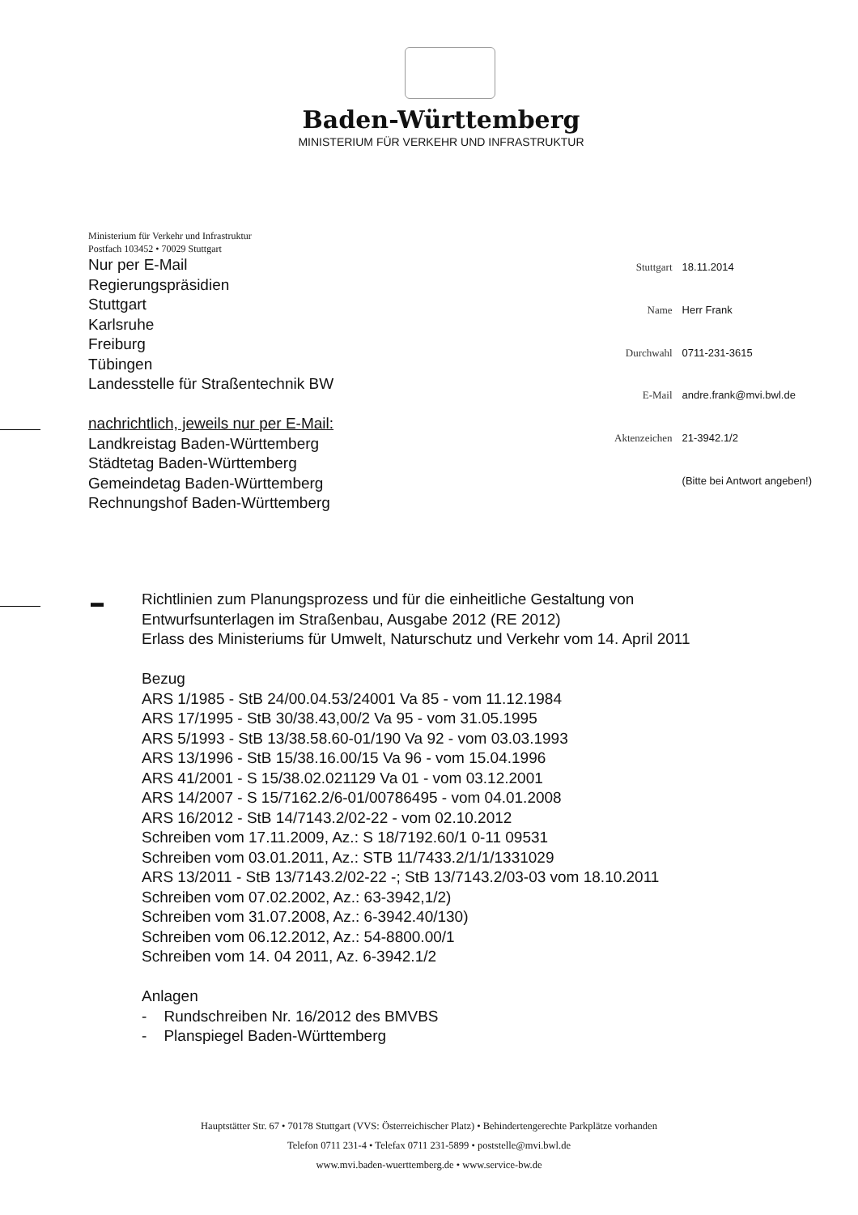Baden-Württemberg
MINISTERIUM FÜR VERKEHR UND INFRASTRUKTUR
Ministerium für Verkehr und Infrastruktur
Postfach 103452 • 70029 Stuttgart
Nur per E-Mail
Regierungspräsidien
Stuttgart
Karlsruhe
Freiburg
Tübingen
Landesstelle für Straßentechnik BW
nachrichtlich, jeweils nur per E-Mail:
Landkreistag Baden-Württemberg
Städtetag Baden-Württemberg
Gemeindetag Baden-Württemberg
Rechnungshof Baden-Württemberg
| Stuttgart | 18.11.2014 |
| Name | Herr Frank |
| Durchwahl | 0711-231-3615 |
| E-Mail | andre.frank@mvi.bwl.de |
| Aktenzeichen | 21-3942.1/2 |
| | (Bitte bei Antwort angeben!) |
▬
Richtlinien zum Planungsprozess und für die einheitliche Gestaltung von
Entwurfsunterlagen im Straßenbau, Ausgabe 2012 (RE 2012)
Erlass des Ministeriums für Umwelt, Naturschutz und Verkehr vom 14. April 2011
Bezug
ARS 1/1985 - StB 24/00.04.53/24001 Va 85 - vom 11.12.1984
ARS 17/1995 - StB 30/38.43,00/2 Va 95 - vom 31.05.1995
ARS 5/1993 - StB 13/38.58.60-01/190 Va 92 - vom 03.03.1993
ARS 13/1996 - StB 15/38.16.00/15 Va 96 - vom 15.04.1996
ARS 41/2001 - S 15/38.02.021129 Va 01 - vom 03.12.2001
ARS 14/2007 - S 15/7162.2/6-01/00786495 - vom 04.01.2008
ARS 16/2012 - StB 14/7143.2/02-22 - vom 02.10.2012
Schreiben vom 17.11.2009, Az.: S 18/7192.60/1 0-11 09531
Schreiben vom 03.01.2011, Az.: STB 11/7433.2/1/1/1331029
ARS 13/2011 - StB 13/7143.2/02-22 -; StB 13/7143.2/03-03 vom 18.10.2011
Schreiben vom 07.02.2002, Az.: 63-3942,1/2)
Schreiben vom 31.07.2008, Az.: 6-3942.40/130)
Schreiben vom 06.12.2012, Az.: 54-8800.00/1
Schreiben vom 14. 04 2011, Az. 6-3942.1/2
Anlagen
- Rundschreiben Nr. 16/2012 des BMVBS
- Planspiegel Baden-Württemberg
Hauptstätter Str. 67 • 70178 Stuttgart (VVS: Österreichischer Platz) • Behindertengerechte Parkplätze vorhanden
Telefon 0711 231-4 • Telefax 0711 231-5899 • poststelle@mvi.bwl.de
www.mvi.baden-wuerttemberg.de • www.service-bw.de